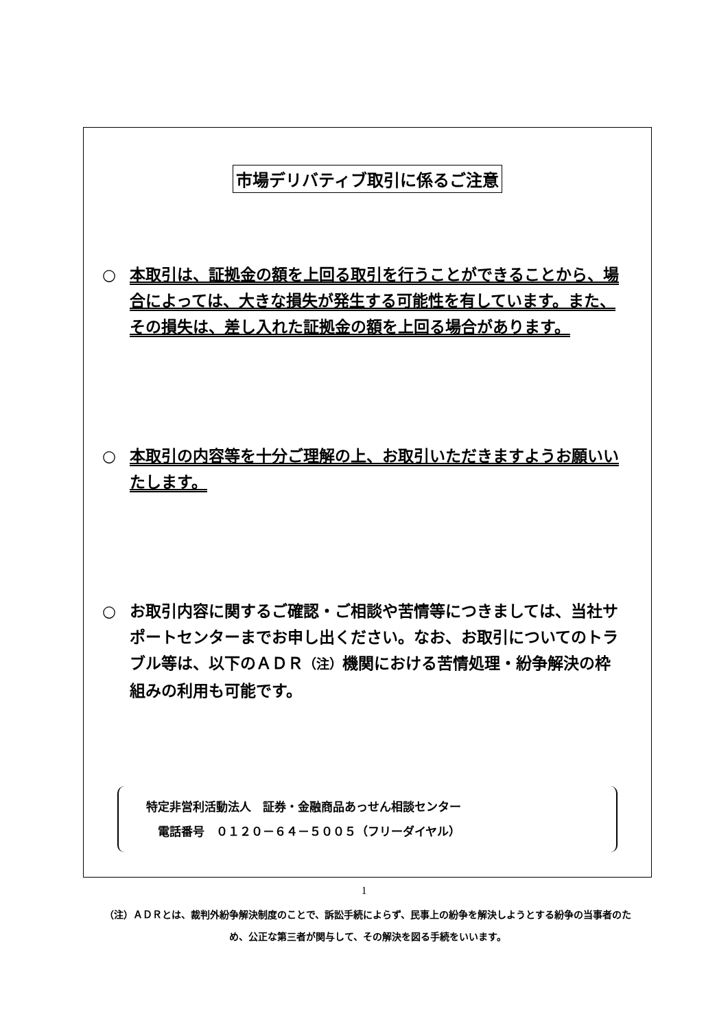市場デリバティブ取引に係るご注意
○ 本取引は、証拠金の額を上回る取引を行うことができることから、場合によっては、大きな損失が発生する可能性を有しています。また、その損失は、差し入れた証拠金の額を上回る場合があります。
○ 本取引の内容等を十分ご理解の上、お取引いただきますようお願いいたします。
○ お取引内容に関するご確認・ご相談や苦情等につきましては、当社サポートセンターまでお申し出ください。なお、お取引についてのトラブル等は、以下のＡＤＲ（注）機関における苦情処理・紛争解決の枠組みの利用も可能です。
特定非営利活動法人　証券・金融商品あっせん相談センター
　電話番号　０１２０－６４－５００５（フリーダイヤル）
（注）ＡＤＲとは、裁判外紛争解決制度のことで、訴訟手続によらず、民事上の紛争を解決しようとする紛争の当事者のため、公正な第三者が関与して、その解決を図る手続をいいます。
1